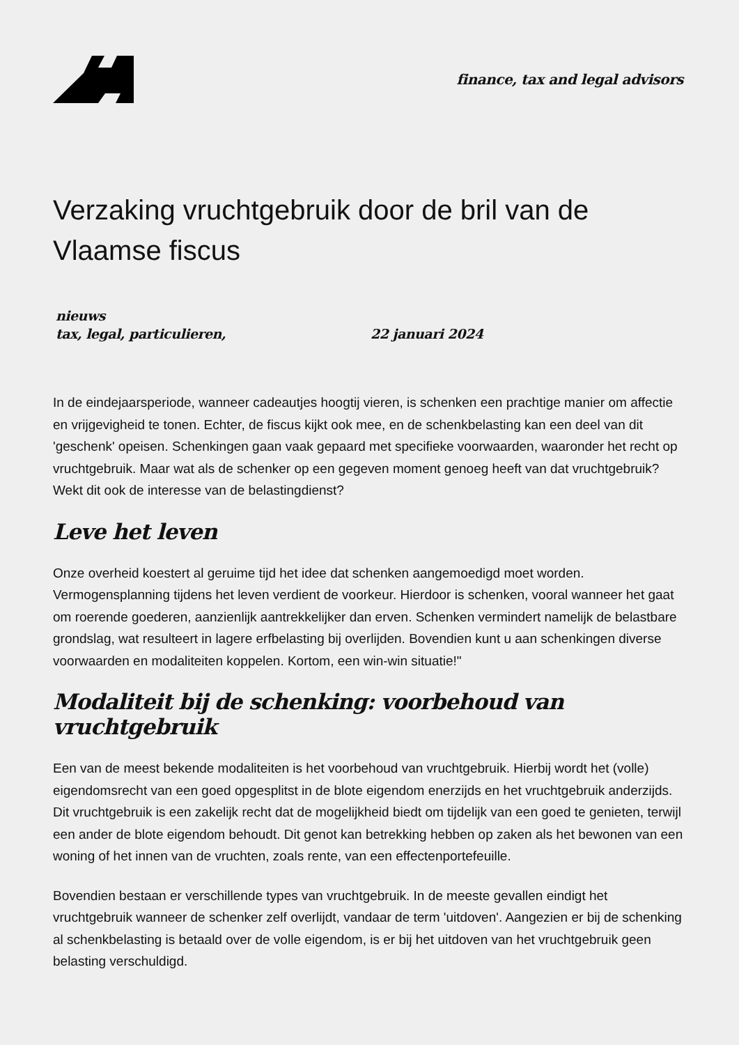finance, tax and legal advisors
Verzaking vruchtgebruik door de bril van de Vlaamse fiscus
nieuws
tax, legal, particulieren, 22 januari 2024
In de eindejaarsperiode, wanneer cadeautjes hoogtij vieren, is schenken een prachtige manier om affectie en vrijgevigheid te tonen. Echter, de fiscus kijkt ook mee, en de schenkbelasting kan een deel van dit 'geschenk' opeisen. Schenkingen gaan vaak gepaard met specifieke voorwaarden, waaronder het recht op vruchtgebruik. Maar wat als de schenker op een gegeven moment genoeg heeft van dat vruchtgebruik? Wekt dit ook de interesse van de belastingdienst?
Leve het leven
Onze overheid koestert al geruime tijd het idee dat schenken aangemoedigd moet worden. Vermogensplanning tijdens het leven verdient de voorkeur. Hierdoor is schenken, vooral wanneer het gaat om roerende goederen, aanzienlijk aantrekkelijker dan erven. Schenken vermindert namelijk de belastbare grondslag, wat resulteert in lagere erfbelasting bij overlijden. Bovendien kunt u aan schenkingen diverse voorwaarden en modaliteiten koppelen. Kortom, een win-win situatie!"
Modaliteit bij de schenking: voorbehoud van vruchtgebruik
Een van de meest bekende modaliteiten is het voorbehoud van vruchtgebruik. Hierbij wordt het (volle) eigendomsrecht van een goed opgesplitst in de blote eigendom enerzijds en het vruchtgebruik anderzijds. Dit vruchtgebruik is een zakelijk recht dat de mogelijkheid biedt om tijdelijk van een goed te genieten, terwijl een ander de blote eigendom behoudt. Dit genot kan betrekking hebben op zaken als het bewonen van een woning of het innen van de vruchten, zoals rente, van een effectenportefeuille.
Bovendien bestaan er verschillende types van vruchtgebruik. In de meeste gevallen eindigt het vruchtgebruik wanneer de schenker zelf overlijdt, vandaar de term 'uitdoven'. Aangezien er bij de schenking al schenkbelasting is betaald over de volle eigendom, is er bij het uitdoven van het vruchtgebruik geen belasting verschuldigd.